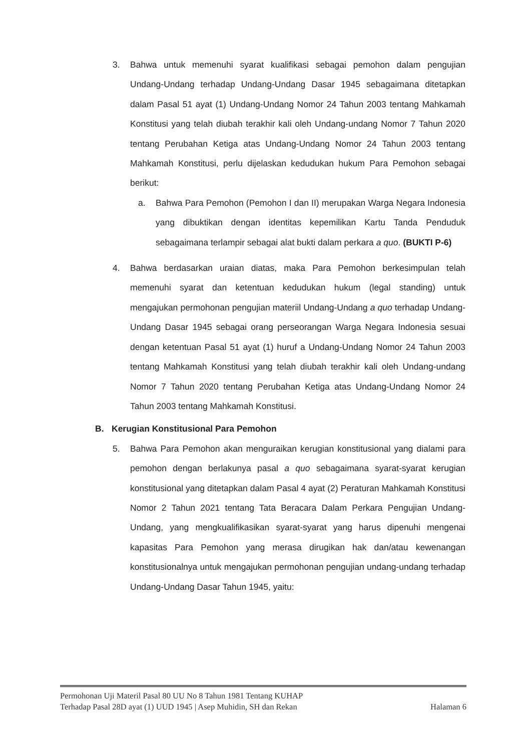3. Bahwa untuk memenuhi syarat kualifikasi sebagai pemohon dalam pengujian Undang-Undang terhadap Undang-Undang Dasar 1945 sebagaimana ditetapkan dalam Pasal 51 ayat (1) Undang-Undang Nomor 24 Tahun 2003 tentang Mahkamah Konstitusi yang telah diubah terakhir kali oleh Undang-undang Nomor 7 Tahun 2020 tentang Perubahan Ketiga atas Undang-Undang Nomor 24 Tahun 2003 tentang Mahkamah Konstitusi, perlu dijelaskan kedudukan hukum Para Pemohon sebagai berikut:
a. Bahwa Para Pemohon (Pemohon I dan II) merupakan Warga Negara Indonesia yang dibuktikan dengan identitas kepemilikan Kartu Tanda Penduduk sebagaimana terlampir sebagai alat bukti dalam perkara a quo. (BUKTI P-6)
4. Bahwa berdasarkan uraian diatas, maka Para Pemohon berkesimpulan telah memenuhi syarat dan ketentuan kedudukan hukum (legal standing) untuk mengajukan permohonan pengujian materiil Undang-Undang a quo terhadap Undang-Undang Dasar 1945 sebagai orang perseorangan Warga Negara Indonesia sesuai dengan ketentuan Pasal 51 ayat (1) huruf a Undang-Undang Nomor 24 Tahun 2003 tentang Mahkamah Konstitusi yang telah diubah terakhir kali oleh Undang-undang Nomor 7 Tahun 2020 tentang Perubahan Ketiga atas Undang-Undang Nomor 24 Tahun 2003 tentang Mahkamah Konstitusi.
B. Kerugian Konstitusional Para Pemohon
5. Bahwa Para Pemohon akan menguraikan kerugian konstitusional yang dialami para pemohon dengan berlakunya pasal a quo sebagaimana syarat-syarat kerugian konstitusional yang ditetapkan dalam Pasal 4 ayat (2) Peraturan Mahkamah Konstitusi Nomor 2 Tahun 2021 tentang Tata Beracara Dalam Perkara Pengujian Undang-Undang, yang mengkualifikasikan syarat-syarat yang harus dipenuhi mengenai kapasitas Para Pemohon yang merasa dirugikan hak dan/atau kewenangan konstitusionalnya untuk mengajukan permohonan pengujian undang-undang terhadap Undang-Undang Dasar Tahun 1945, yaitu:
Permohonan Uji Materil Pasal 80 UU No 8 Tahun 1981 Tentang KUHAP
Terhadap Pasal 28D ayat (1) UUD 1945 | Asep Muhidin, SH dan Rekan Halaman 6